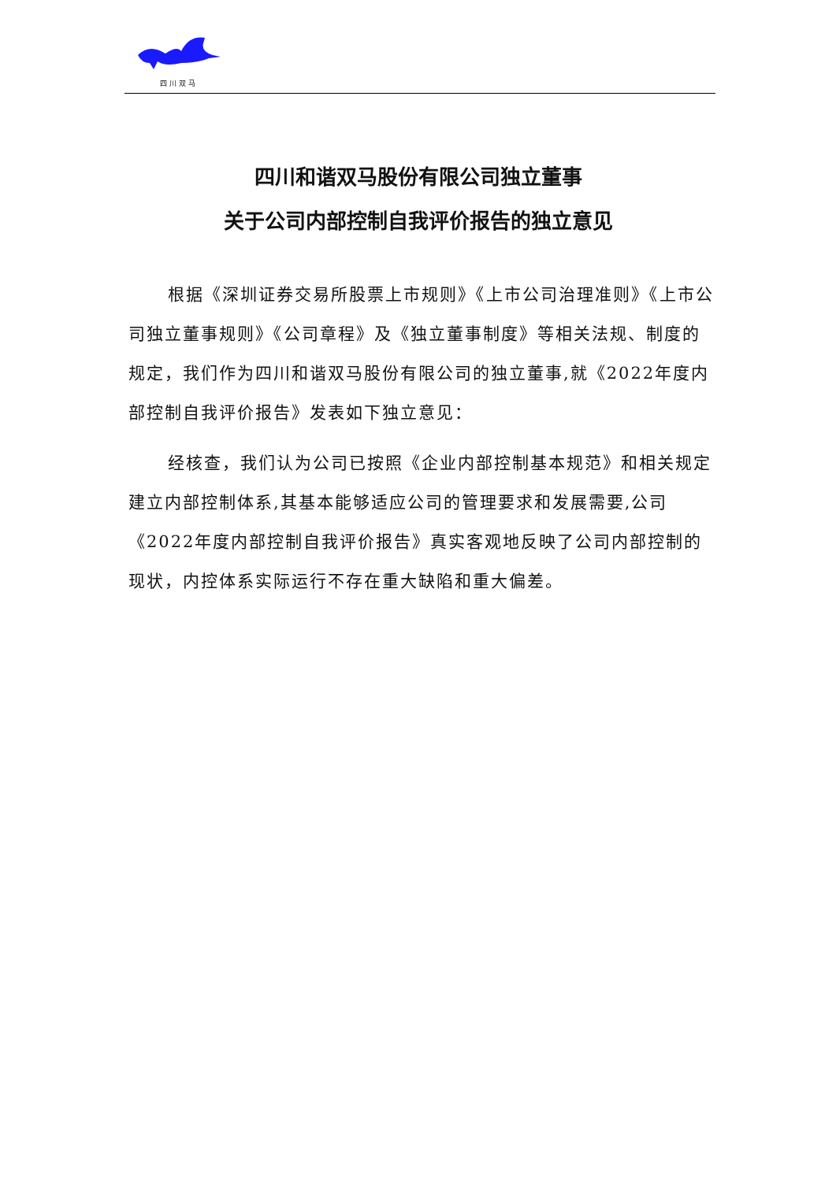四川双马
四川和谐双马股份有限公司独立董事
关于公司内部控制自我评价报告的独立意见
根据《深圳证券交易所股票上市规则》《上市公司治理准则》《上市公司独立董事规则》《公司章程》及《独立董事制度》等相关法规、制度的规定，我们作为四川和谐双马股份有限公司的独立董事,就《2022年度内部控制自我评价报告》发表如下独立意见：
经核查，我们认为公司已按照《企业内部控制基本规范》和相关规定建立内部控制体系,其基本能够适应公司的管理要求和发展需要,公司《2022年度内部控制自我评价报告》真实客观地反映了公司内部控制的现状，内控体系实际运行不存在重大缺陷和重大偏差。